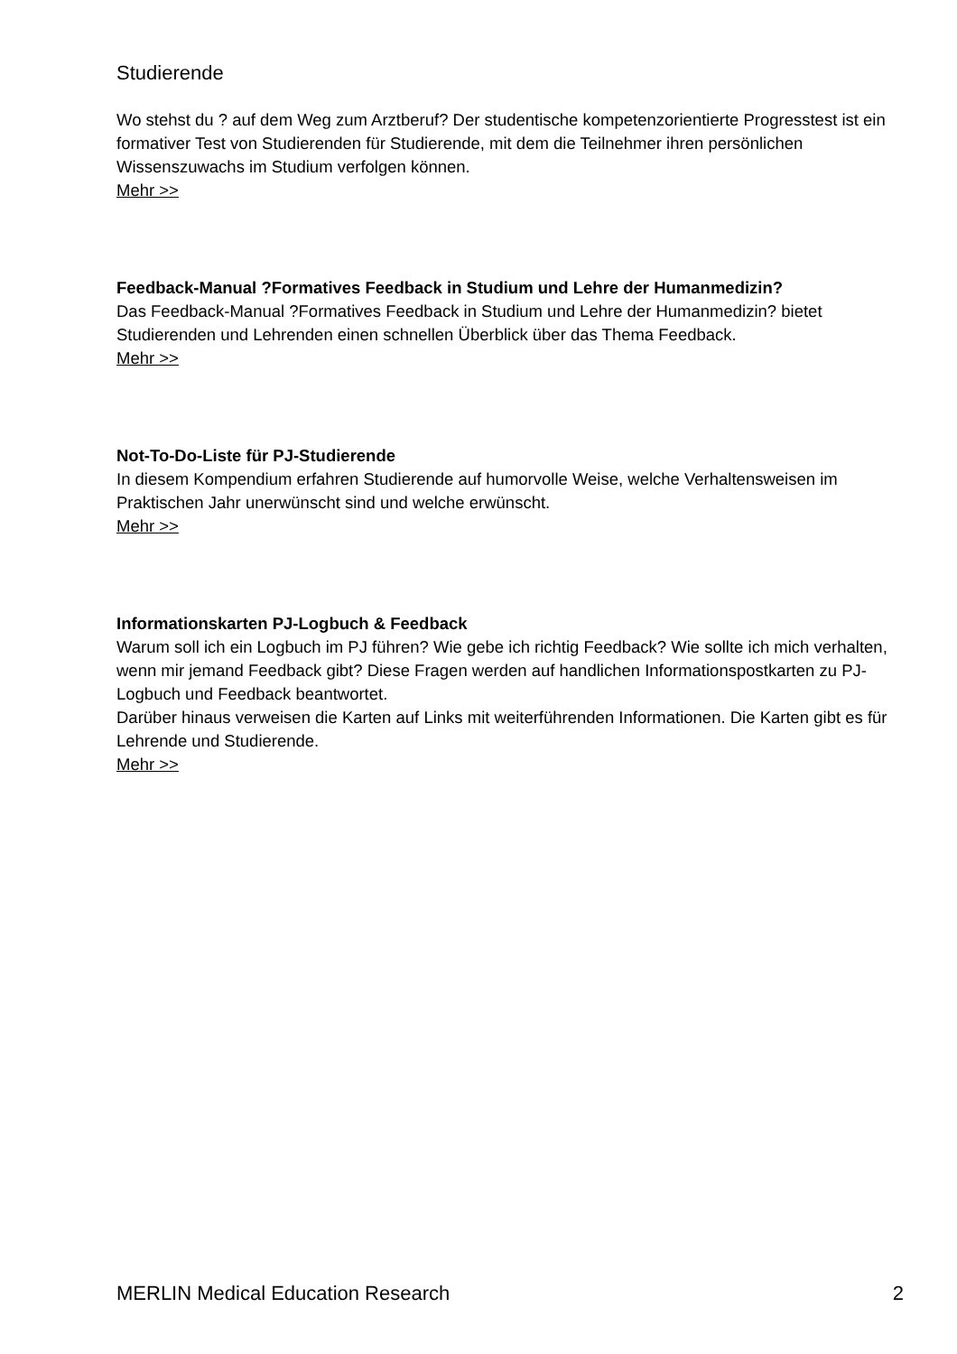Studierende
Wo stehst du ? auf dem Weg zum Arztberuf? Der studentische kompetenzorientierte Progresstest ist ein formativer Test von Studierenden für Studierende, mit dem die Teilnehmer ihren persönlichen Wissenszuwachs im Studium verfolgen können.
Mehr >>
Feedback-Manual ?Formatives Feedback in Studium und Lehre der Humanmedizin?
Das Feedback-Manual ?Formatives Feedback in Studium und Lehre der Humanmedizin? bietet Studierenden und Lehrenden einen schnellen Überblick über das Thema Feedback.
Mehr >>
Not-To-Do-Liste für PJ-Studierende
In diesem Kompendium erfahren Studierende auf humorvolle Weise, welche Verhaltensweisen im Praktischen Jahr unerwünscht sind und welche erwünscht.
Mehr >>
Informationskarten PJ-Logbuch & Feedback
Warum soll ich ein Logbuch im PJ führen? Wie gebe ich richtig Feedback? Wie sollte ich mich verhalten, wenn mir jemand Feedback gibt? Diese Fragen werden auf handlichen Informationspostkarten zu PJ-Logbuch und Feedback beantwortet.
Darüber hinaus verweisen die Karten auf Links mit weiterführenden Informationen. Die Karten gibt es für Lehrende und Studierende.
Mehr >>
MERLIN Medical Education Research 2